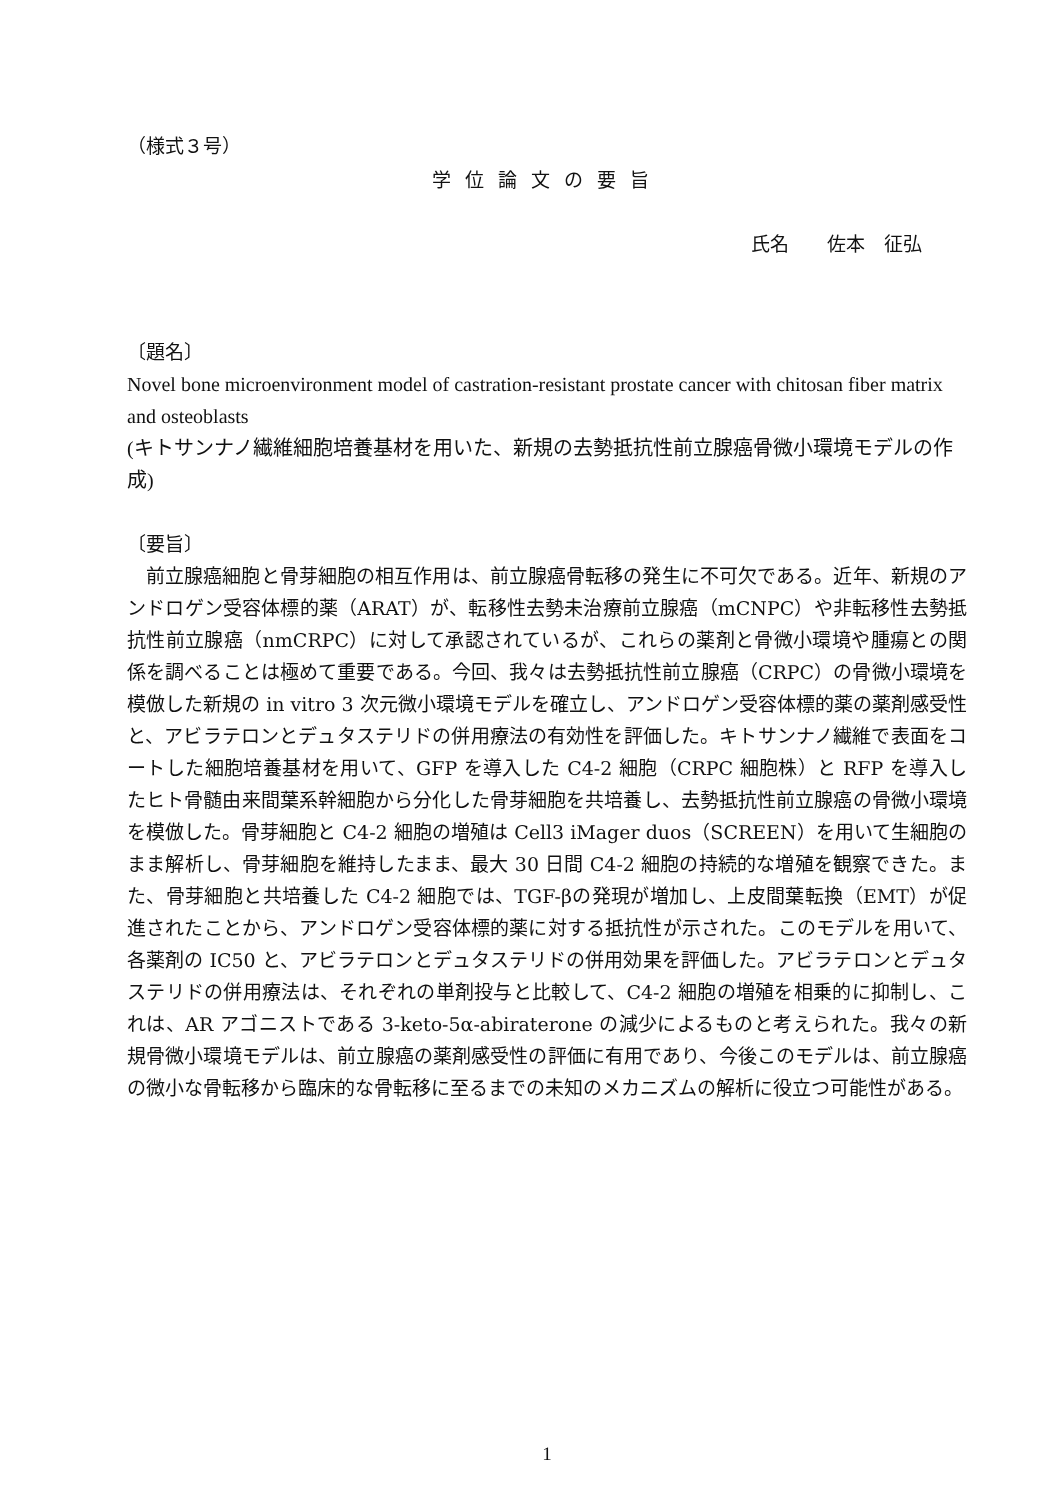（様式３号）
学位論文の要旨
氏名　　佐本　征弘
〔題名〕
Novel bone microenvironment model of castration-resistant prostate cancer with chitosan fiber matrix and osteoblasts
(キトサンナノ繊維細胞培養基材を用いた、新規の去勢抵抗性前立腺癌骨微小環境モデルの作成)
〔要旨〕
前立腺癌細胞と骨芽細胞の相互作用は、前立腺癌骨転移の発生に不可欠である。近年、新規のアンドロゲン受容体標的薬（ARAT）が、転移性去勢未治療前立腺癌（mCNPC）や非転移性去勢抵抗性前立腺癌（nmCRPC）に対して承認されているが、これらの薬剤と骨微小環境や腫瘍との関係を調べることは極めて重要である。今回、我々は去勢抵抗性前立腺癌（CRPC）の骨微小環境を模倣した新規の in vitro 3 次元微小環境モデルを確立し、アンドロゲン受容体標的薬の薬剤感受性と、アビラテロンとデュタステリドの併用療法の有効性を評価した。キトサンナノ繊維で表面をコートした細胞培養基材を用いて、GFP を導入した C4-2 細胞（CRPC 細胞株）と RFP を導入したヒト骨髄由来間葉系幹細胞から分化した骨芽細胞を共培養し、去勢抵抗性前立腺癌の骨微小環境を模倣した。骨芽細胞と C4-2 細胞の増殖は Cell3 iMager duos（SCREEN）を用いて生細胞のまま解析し、骨芽細胞を維持したまま、最大 30 日間 C4-2 細胞の持続的な増殖を観察できた。また、骨芽細胞と共培養した C4-2 細胞では、TGF-βの発現が増加し、上皮間葉転換（EMT）が促進されたことから、アンドロゲン受容体標的薬に対する抵抗性が示された。このモデルを用いて、各薬剤の IC50 と、アビラテロンとデュタステリドの併用効果を評価した。アビラテロンとデュタステリドの併用療法は、それぞれの単剤投与と比較して、C4-2 細胞の増殖を相乗的に抑制し、これは、AR アゴニストである 3-keto-5α-abiraterone の減少によるものと考えられた。我々の新規骨微小環境モデルは、前立腺癌の薬剤感受性の評価に有用であり、今後このモデルは、前立腺癌の微小な骨転移から臨床的な骨転移に至るまでの未知のメカニズムの解析に役立つ可能性がある。
1